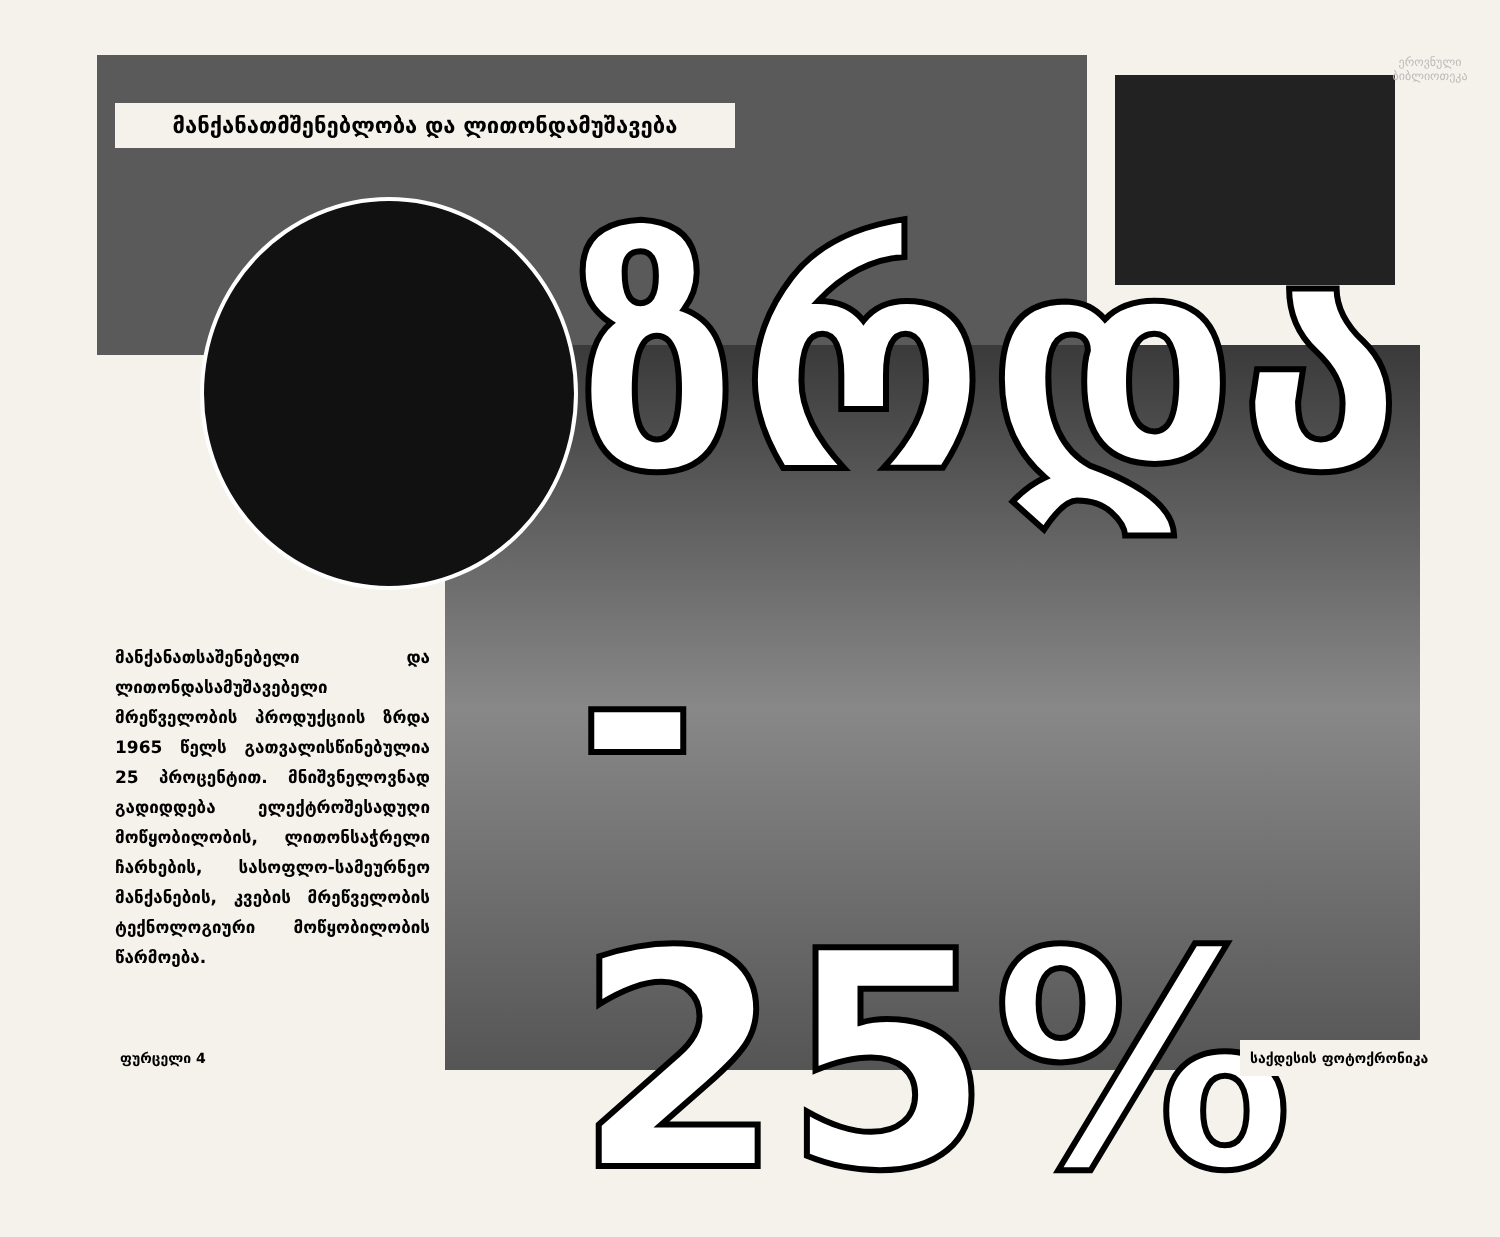ეროვნული ბიბლიოთეკა
მანქანათმშენებლობა და ლითონდამუშავება
ზრდა - 25%
მანქანათსაშენებელი და ლითონდასამუშავებელი მრეწველობის პროდუქციის ზრდა 1965 წელს გათვალისწინებულია 25 პროცენტით. მნიშვნელოვნად გადიდდება ელექტროშესადუღი მოწყობილობის, ლითონსაჭრელი ჩარხების, სასოფლო-სამეურნეო მანქანების, კვების მრეწველობის ტექნოლოგიური მოწყობილობის წარმოება.
ფურცელი 4
საქდესის ფოტოქრონიკა